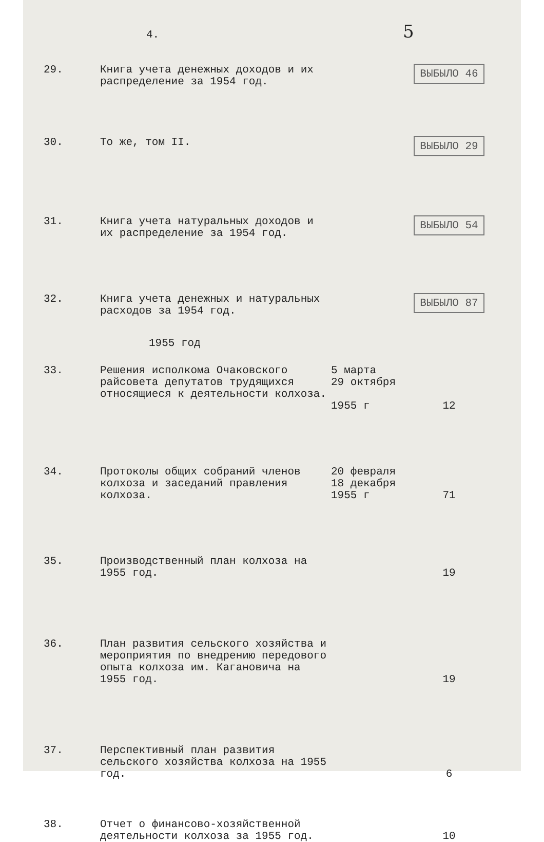4. 5
29. Книга учета денежных доходов и их распределение за 1954 год.
ВЫБЫЛО 46
30. То же, том II.
ВЫБЫЛО 29
31. Книга учета натуральных доходов и их распределение за 1954 год.
ВЫБЫЛО 54
32. Книга учета денежных и натуральных расходов за 1954 год.
ВЫБЫЛО 87
1955 год
33. Решения исполкома Очаковского райсовета депутатов трудящихся относящиеся к деятельности колхоза.
5 марта
29 октября
1955 г
12
34. Протоколы общих собраний членов колхоза и заседаний правления колхоза.
20 февраля
18 декабря
1955 г
71
35. Производственный план колхоза на 1955 год.
19
36. План развития сельского хозяйства и мероприятия по внедрению передового опыта колхоза им. Кагановича на 1955 год.
19
37. Перспективный план развития сельского хозяйства колхоза на 1955 год.
6
38. Отчет о финансово-хозяйственной деятельности колхоза за 1955 год.
10